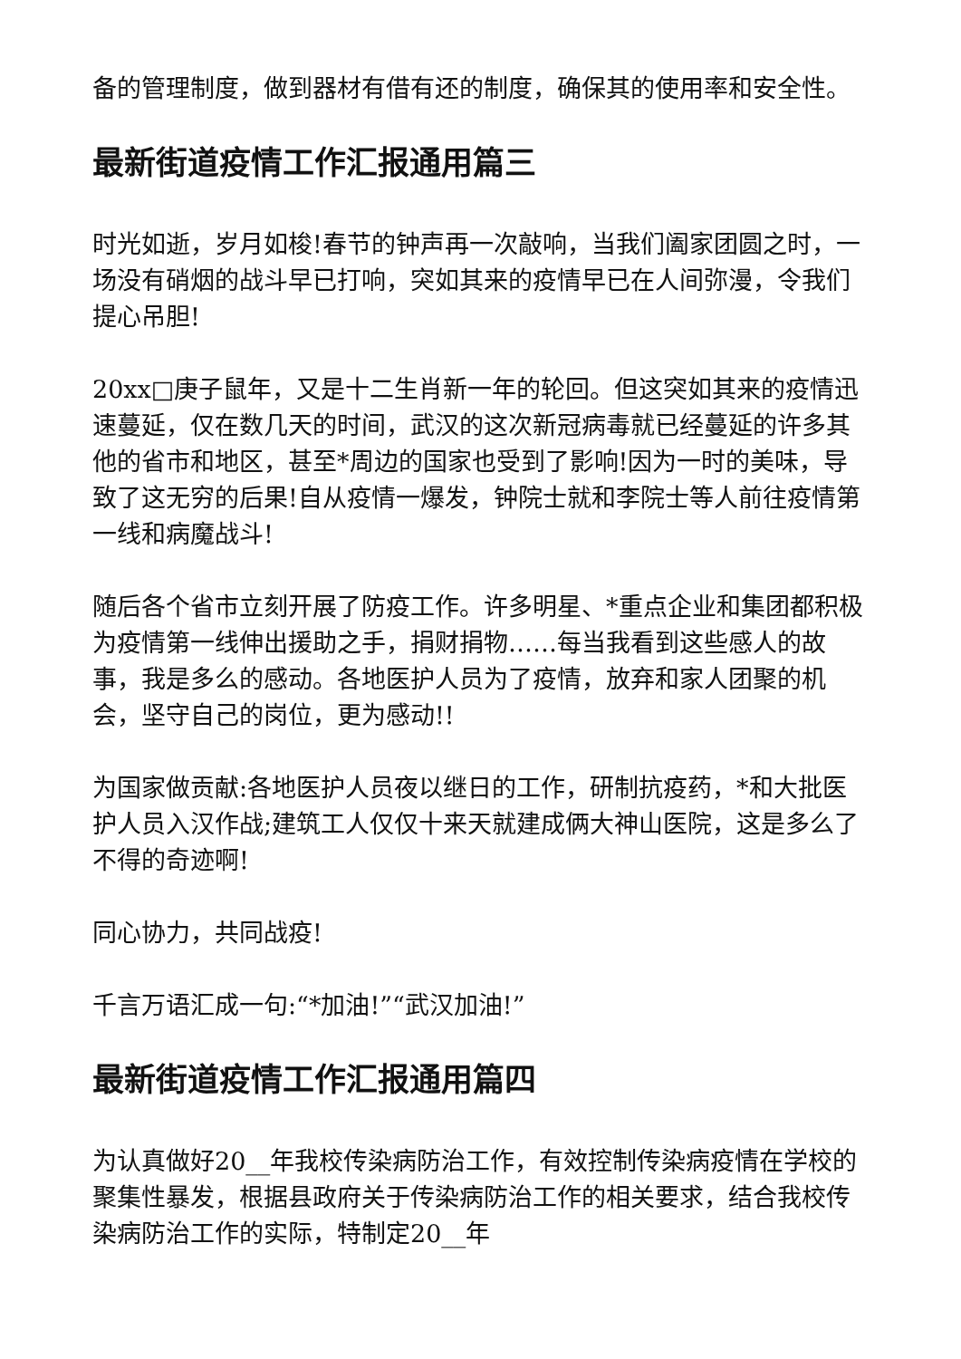备的管理制度，做到器材有借有还的制度，确保其的使用率和安全性。
最新街道疫情工作汇报通用篇三
时光如逝，岁月如梭!春节的钟声再一次敲响，当我们阖家团圆之时，一场没有硝烟的战斗早已打响，突如其来的疫情早已在人间弥漫，令我们提心吊胆!
20xx□庚子鼠年，又是十二生肖新一年的轮回。但这突如其来的疫情迅速蔓延，仅在数几天的时间，武汉的这次新冠病毒就已经蔓延的许多其他的省市和地区，甚至*周边的国家也受到了影响!因为一时的美味，导致了这无穷的后果!自从疫情一爆发，钟院士就和李院士等人前往疫情第一线和病魔战斗!
随后各个省市立刻开展了防疫工作。许多明星、*重点企业和集团都积极为疫情第一线伸出援助之手，捐财捐物……每当我看到这些感人的故事，我是多么的感动。各地医护人员为了疫情，放弃和家人团聚的机会，坚守自己的岗位，更为感动!!
为国家做贡献:各地医护人员夜以继日的工作，研制抗疫药，*和大批医护人员入汉作战;建筑工人仅仅十来天就建成俩大神山医院，这是多么了不得的奇迹啊!
同心协力，共同战疫!
千言万语汇成一句:“*加油!”“武汉加油!”
最新街道疫情工作汇报通用篇四
为认真做好20__年我校传染病防治工作，有效控制传染病疫情在学校的聚集性暴发，根据县政府关于传染病防治工作的相关要求，结合我校传染病防治工作的实际，特制定20__年